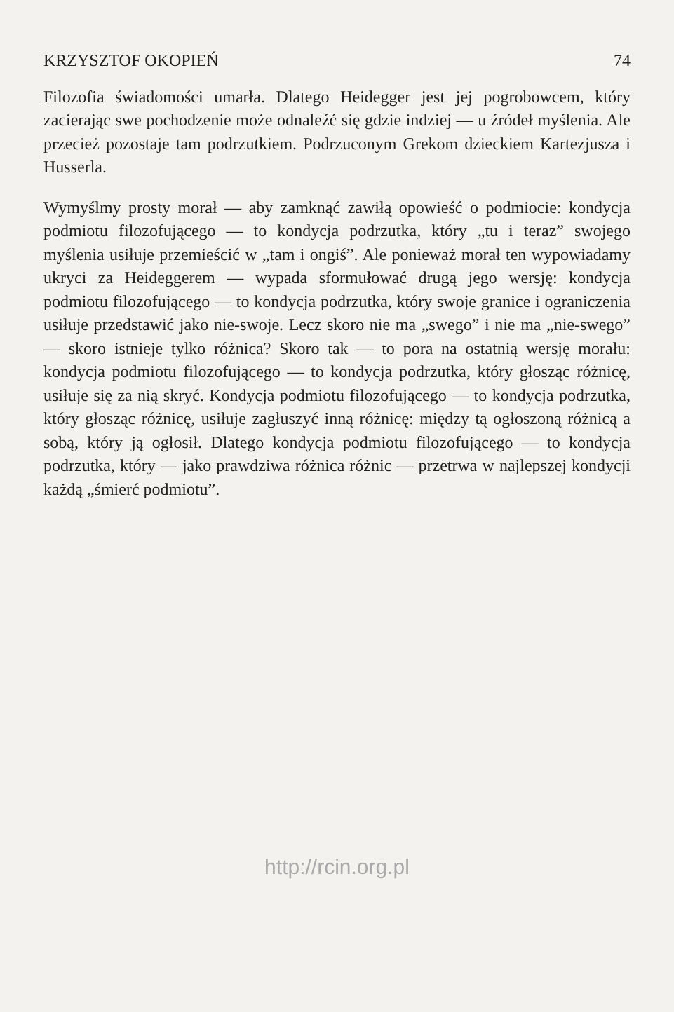KRZYSZTOF OKOPIEŃ 74
Filozofia świadomości umarła. Dlatego Heidegger jest jej pogrobowcem, który zacierając swe pochodzenie może odnaleźć się gdzie indziej — u źródeł myślenia. Ale przecież pozostaje tam podrzutkiem. Podrzuconym Grekom dzieckiem Kartezjusza i Husserla.
Wymyślmy prosty morał — aby zamknąć zawiłą opowieść o podmiocie: kondycja podmiotu filozofującego — to kondycja podrzutka, który „tu i teraz” swojego myślenia usiłuje przemieścić w „tam i ongiś”. Ale ponieważ morał ten wypowiadamy ukryci za Heideggerem — wypada sformułować drugą jego wersję: kondycja podmiotu filozofującego — to kondycja podrzutka, który swoje granice i ograniczenia usiłuje przedstawić jako nie-swoje. Lecz skoro nie ma „swego” i nie ma „nie-swego” — skoro istnieje tylko różnica? Skoro tak — to pora na ostatnią wersję morału: kondycja podmiotu filozofującego — to kondycja podrzutka, który głosząc różnicę, usiłuje się za nią skryć. Kondycja podmiotu filozofującego — to kondycja podrzutka, który głosząc różnicę, usiłuje zagłuszyć inną różnicę: między tą ogłoszoną różnicą a sobą, który ją ogłosił. Dlatego kondycja podmiotu filozofującego — to kondycja podrzutka, który — jako prawdziwa różnica różnic — przetrwa w najlepszej kondycji każdą „śmierć podmiotu”.
http://rcin.org.pl